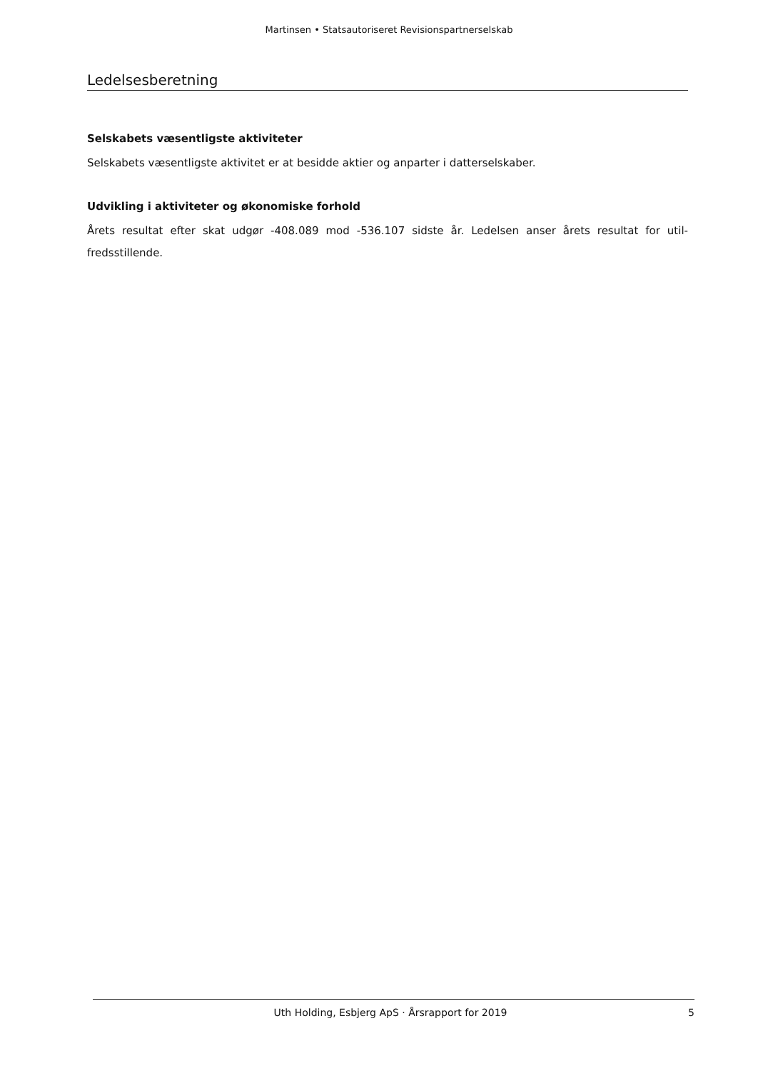Martinsen • Statsautoriseret Revisionspartnerselskab
Ledelsesberetning
Selskabets væsentligste aktiviteter
Selskabets væsentligste aktivitet er at besidde aktier og anparter i datterselskaber.
Udvikling i aktiviteter og økonomiske forhold
Årets resultat efter skat udgør -408.089 mod -536.107 sidste år. Ledelsen anser årets resultat for util­fredsstillende.
Uth Holding, Esbjerg ApS · Årsrapport for 2019 5